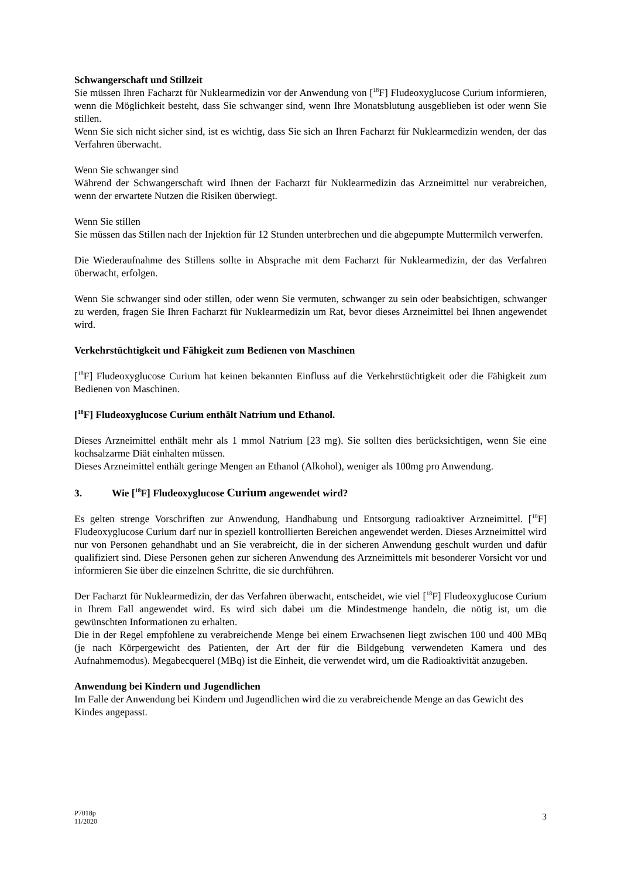Schwangerschaft und Stillzeit
Sie müssen Ihren Facharzt für Nuklearmedizin vor der Anwendung von [<sup>18</sup>F] Fludeoxyglucose Curium informieren, wenn die Möglichkeit besteht, dass Sie schwanger sind, wenn Ihre Monatsblutung ausgeblieben ist oder wenn Sie stillen.
Wenn Sie sich nicht sicher sind, ist es wichtig, dass Sie sich an Ihren Facharzt für Nuklearmedizin wenden, der das Verfahren überwacht.
Wenn Sie schwanger sind
Während der Schwangerschaft wird Ihnen der Facharzt für Nuklearmedizin das Arzneimittel nur verabreichen, wenn der erwartete Nutzen die Risiken überwiegt.
Wenn Sie stillen
Sie müssen das Stillen nach der Injektion für 12 Stunden unterbrechen und die abgepumpte Muttermilch verwerfen.
Die Wiederaufnahme des Stillens sollte in Absprache mit dem Facharzt für Nuklearmedizin, der das Verfahren überwacht, erfolgen.
Wenn Sie schwanger sind oder stillen, oder wenn Sie vermuten, schwanger zu sein oder beabsichtigen, schwanger zu werden, fragen Sie Ihren Facharzt für Nuklearmedizin um Rat, bevor dieses Arzneimittel bei Ihnen angewendet wird.
Verkehrstüchtigkeit und Fähigkeit zum Bedienen von Maschinen
[<sup>18</sup>F] Fludeoxyglucose Curium hat keinen bekannten Einfluss auf die Verkehrstüchtigkeit oder die Fähigkeit zum Bedienen von Maschinen.
[<sup>18</sup>F] Fludeoxyglucose Curium enthält Natrium und Ethanol.
Dieses Arzneimittel enthält mehr als 1 mmol Natrium [23 mg). Sie sollten dies berücksichtigen, wenn Sie eine kochsalzarme Diät einhalten müssen.
Dieses Arzneimittel enthält geringe Mengen an Ethanol (Alkohol), weniger als 100mg pro Anwendung.
3. Wie [<sup>18</sup>F] Fludeoxyglucose Curium angewendet wird?
Es gelten strenge Vorschriften zur Anwendung, Handhabung und Entsorgung radioaktiver Arzneimittel. [<sup>18</sup>F] Fludeoxyglucose Curium darf nur in speziell kontrollierten Bereichen angewendet werden. Dieses Arzneimittel wird nur von Personen gehandhabt und an Sie verabreicht, die in der sicheren Anwendung geschult wurden und dafür qualifiziert sind. Diese Personen gehen zur sicheren Anwendung des Arzneimittels mit besonderer Vorsicht vor und informieren Sie über die einzelnen Schritte, die sie durchführen.
Der Facharzt für Nuklearmedizin, der das Verfahren überwacht, entscheidet, wie viel [<sup>18</sup>F] Fludeoxyglucose Curium in Ihrem Fall angewendet wird. Es wird sich dabei um die Mindestmenge handeln, die nötig ist, um die gewünschten Informationen zu erhalten.
Die in der Regel empfohlene zu verabreichende Menge bei einem Erwachsenen liegt zwischen 100 und 400 MBq (je nach Körpergewicht des Patienten, der Art der für die Bildgebung verwendeten Kamera und des Aufnahmemodus). Megabecquerel (MBq) ist die Einheit, die verwendet wird, um die Radioaktivität anzugeben.
Anwendung bei Kindern und Jugendlichen
Im Falle der Anwendung bei Kindern und Jugendlichen wird die zu verabreichende Menge an das Gewicht des Kindes angepasst.
P7018p
11/2020
3